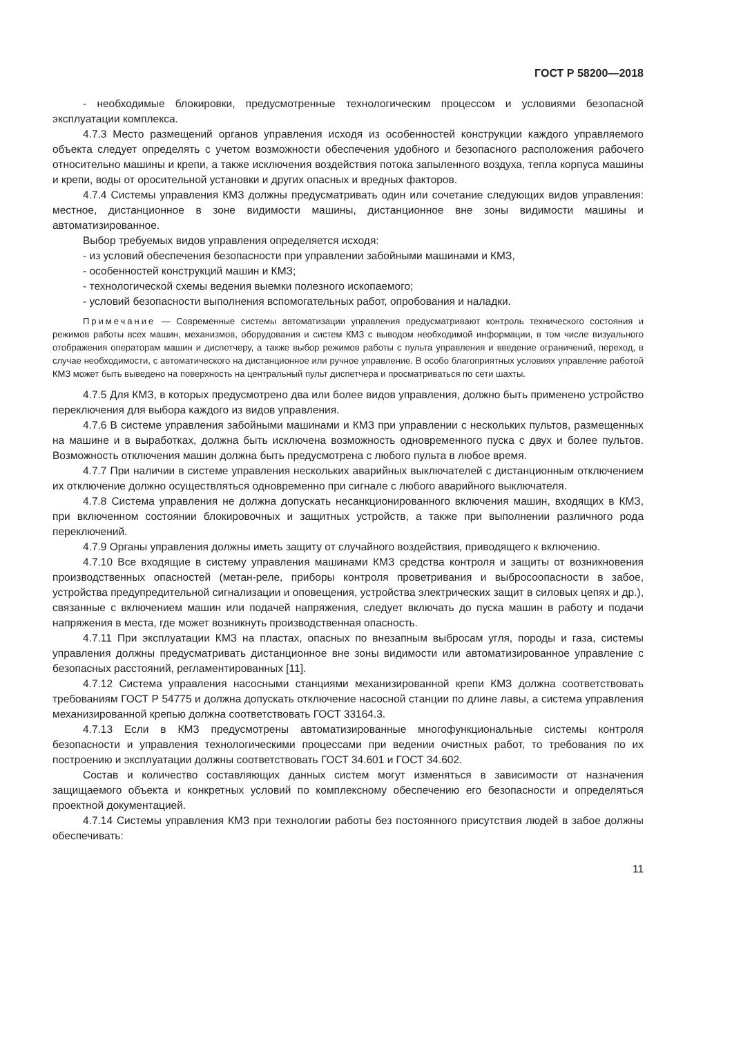ГОСТ Р 58200—2018
- необходимые блокировки, предусмотренные технологическим процессом и условиями безопасной эксплуатации комплекса.
4.7.3 Место размещений органов управления исходя из особенностей конструкции каждого управляемого объекта следует определять с учетом возможности обеспечения удобного и безопасного расположения рабочего относительно машины и крепи, а также исключения воздействия потока запыленного воздуха, тепла корпуса машины и крепи, воды от оросительной установки и других опасных и вредных факторов.
4.7.4 Системы управления КМЗ должны предусматривать один или сочетание следующих видов управления: местное, дистанционное в зоне видимости машины, дистанционное вне зоны видимости машины и автоматизированное.
Выбор требуемых видов управления определяется исходя:
- из условий обеспечения безопасности при управлении забойными машинами и КМЗ,
- особенностей конструкций машин и КМЗ;
- технологической схемы ведения выемки полезного ископаемого;
- условий безопасности выполнения вспомогательных работ, опробования и наладки.
Примечание — Современные системы автоматизации управления предусматривают контроль технического состояния и режимов работы всех машин, механизмов, оборудования и систем КМЗ с выводом необходимой информации, в том числе визуального отображения операторам машин и диспетчеру, а также выбор режимов работы с пульта управления и введение ограничений, переход, в случае необходимости, с автоматического на дистанционное или ручное управление. В особо благоприятных условиях управление работой КМЗ может быть выведено на поверхность на центральный пульт диспетчера и просматриваться по сети шахты.
4.7.5 Для КМЗ, в которых предусмотрено два или более видов управления, должно быть применено устройство переключения для выбора каждого из видов управления.
4.7.6 В системе управления забойными машинами и КМЗ при управлении с нескольких пультов, размещенных на машине и в выработках, должна быть исключена возможность одновременного пуска с двух и более пультов. Возможность отключения машин должна быть предусмотрена с любого пульта в любое время.
4.7.7 При наличии в системе управления нескольких аварийных выключателей с дистанционным отключением их отключение должно осуществляться одновременно при сигнале с любого аварийного выключателя.
4.7.8 Система управления не должна допускать несанкционированного включения машин, входящих в КМЗ, при включенном состоянии блокировочных и защитных устройств, а также при выполнении различного рода переключений.
4.7.9 Органы управления должны иметь защиту от случайного воздействия, приводящего к включению.
4.7.10 Все входящие в систему управления машинами КМЗ средства контроля и защиты от возникновения производственных опасностей (метан-реле, приборы контроля проветривания и выбросоопасности в забое, устройства предупредительной сигнализации и оповещения, устройства электрических защит в силовых цепях и др.), связанные с включением машин или подачей напряжения, следует включать до пуска машин в работу и подачи напряжения в места, где может возникнуть производственная опасность.
4.7.11 При эксплуатации КМЗ на пластах, опасных по внезапным выбросам угля, породы и газа, системы управления должны предусматривать дистанционное вне зоны видимости или автоматизированное управление с безопасных расстояний, регламентированных [11].
4.7.12 Система управления насосными станциями механизированной крепи КМЗ должна соответствовать требованиям ГОСТ Р 54775 и должна допускать отключение насосной станции по длине лавы, а система управления механизированной крепью должна соответствовать ГОСТ 33164.3.
4.7.13 Если в КМЗ предусмотрены автоматизированные многофункциональные системы контроля безопасности и управления технологическими процессами при ведении очистных работ, то требования по их построению и эксплуатации должны соответствовать ГОСТ 34.601 и ГОСТ 34.602.
Состав и количество составляющих данных систем могут изменяться в зависимости от назначения защищаемого объекта и конкретных условий по комплексному обеспечению его безопасности и определяться проектной документацией.
4.7.14 Системы управления КМЗ при технологии работы без постоянного присутствия людей в забое должны обеспечивать:
11